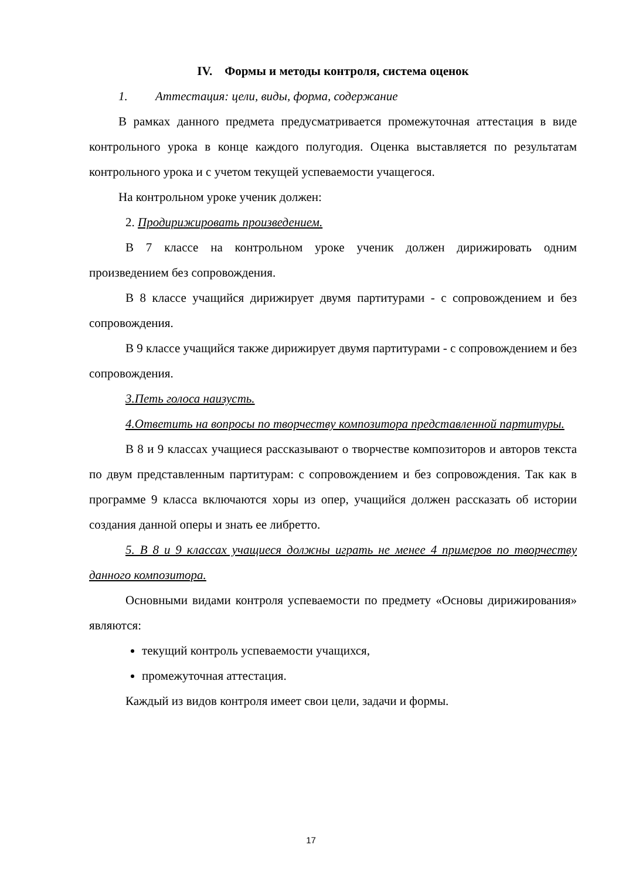IV. Формы и методы контроля, система оценок
1. Аттестация: цели, виды, форма, содержание
В рамках данного предмета предусматривается промежуточная аттестация в виде контрольного урока в конце каждого полугодия. Оценка выставляется по результатам контрольного урока и с учетом текущей успеваемости учащегося.
На контрольном уроке ученик должен:
2. Продирижировать произведением.
В 7 классе на контрольном уроке ученик должен дирижировать одним произведением без сопровождения.
В 8 классе учащийся дирижирует двумя партитурами - с сопровождением и без сопровождения.
В 9 классе учащийся также дирижирует двумя партитурами - с сопровождением и без сопровождения.
3.Петь голоса наизусть.
4.Ответить на вопросы по творчеству композитора представленной партитуры.
В 8 и 9 классах учащиеся рассказывают о творчестве композиторов и авторов текста по двум представленным партитурам: с сопровождением и без сопровождения. Так как в программе 9 класса включаются хоры из опер, учащийся должен рассказать об истории создания данной оперы и знать ее либретто.
5. В 8 и 9 классах учащиеся должны играть не менее 4 примеров по творчеству данного композитора.
Основными видами контроля успеваемости по предмету «Основы дирижирования» являются:
текущий контроль успеваемости учащихся,
промежуточная аттестация.
Каждый из видов контроля имеет свои цели, задачи и формы.
17